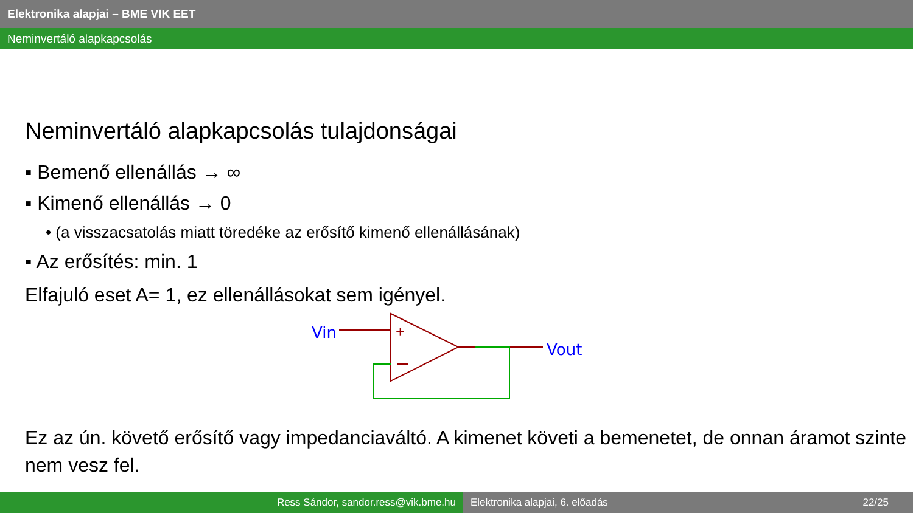Elektronika alapjai – BME VIK EET
Neminvertáló alapkapcsolás
Neminvertáló alapkapcsolás tulajdonságai
▪ Bemenő ellenállás → ∞
▪ Kimenő ellenállás → 0
• (a visszacsatolás miatt töredéke az erősítő kimenő ellenállásának)
▪ Az erősítés: min. 1
Elfajuló eset A= 1, ez ellenállásokat sem igényel.
Vin
Vout
+
Ez az ún. követő erősítő vagy impedanciaváltó. A kimenet követi a bemenetet, de onnan áramot szinte nem vesz fel.
Ress Sándor, sandor.ress@vik.bme.hu Elektronika alapjai, 6. előadás 22/25